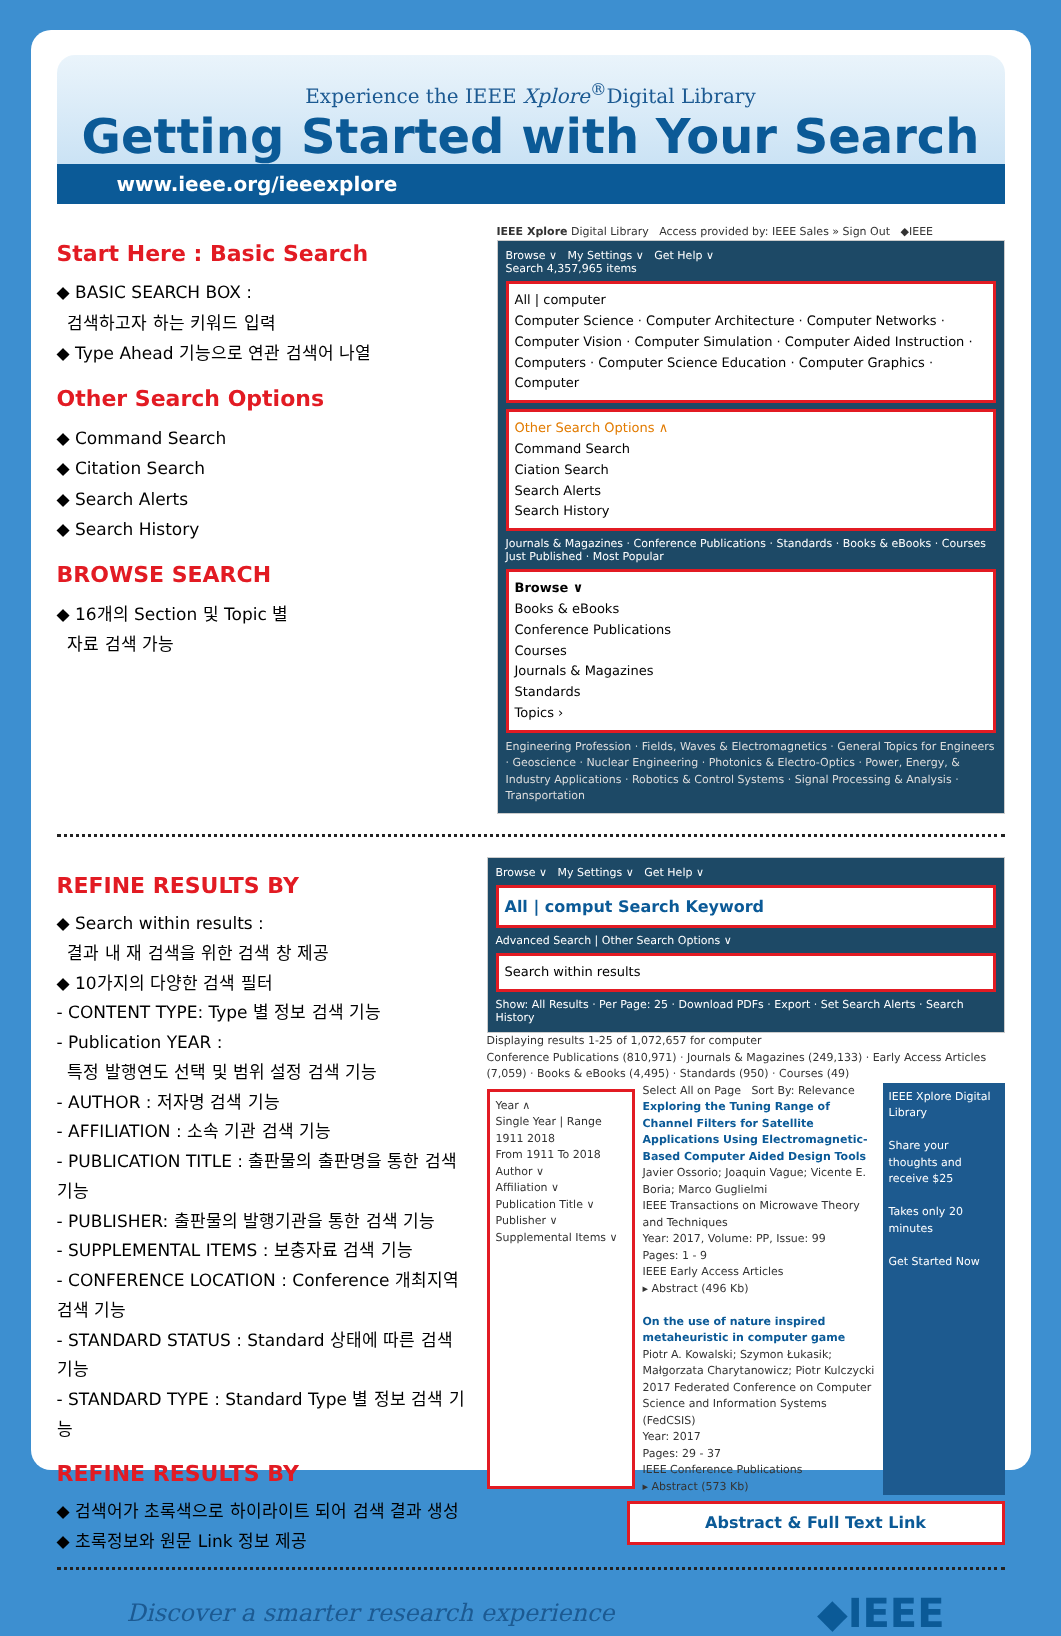Experience the IEEE Xplore<sup>®</sup>Digital Library
Getting Started with Your Search
www.ieee.org/ieeexplore
Start Here : Basic Search
◆ BASIC SEARCH BOX :
검색하고자 하는 키워드 입력
◆ Type Ahead 기능으로 연관 검색어 나열
Other Search Options
◆ Command Search
◆ Citation Search
◆ Search Alerts
◆ Search History
BROWSE SEARCH
◆ 16개의 Section 및 Topic 별
자료 검색 가능
IEEE Xplore Digital Library Access provided by: IEEE Sales » Sign Out ◆IEEE
Browse ∨ My Settings ∨ Get Help ∨
Search 4,357,965 items
All | computer
Computer Science · Computer Architecture · Computer Networks · Computer Vision · Computer Simulation · Computer Aided Instruction · Computers · Computer Science Education · Computer Graphics · Computer
Other Search Options ∧
Command Search
Ciation Search
Search Alerts
Search History
Journals & Magazines · Conference Publications · Standards · Books & eBooks · Courses
Just Published · Most Popular
Browse ∨
Books & eBooks
Conference Publications
Courses
Journals & Magazines
Standards
Topics ›
Engineering Profession · Fields, Waves & Electromagnetics · General Topics for Engineers · Geoscience · Nuclear Engineering · Photonics & Electro-Optics · Power, Energy, & Industry Applications · Robotics & Control Systems · Signal Processing & Analysis · Transportation
REFINE RESULTS BY
◆ Search within results :
결과 내 재 검색을 위한 검색 창 제공
◆ 10가지의 다양한 검색 필터
- CONTENT TYPE: Type 별 정보 검색 기능
- Publication YEAR :
특정 발행연도 선택 및 범위 설정 검색 기능
- AUTHOR : 저자명 검색 기능
- AFFILIATION : 소속 기관 검색 기능
- PUBLICATION TITLE : 출판물의 출판명을 통한 검색 기능
- PUBLISHER: 출판물의 발행기관을 통한 검색 기능
- SUPPLEMENTAL ITEMS : 보충자료 검색 기능
- CONFERENCE LOCATION : Conference 개최지역 검색 기능
- STANDARD STATUS : Standard 상태에 따른 검색 기능
- STANDARD TYPE : Standard Type 별 정보 검색 기능
REFINE RESULTS BY
◆ 검색어가 초록색으로 하이라이트 되어 검색 결과 생성
◆ 초록정보와 원문 Link 정보 제공
Browse ∨ My Settings ∨ Get Help ∨
All | comput Search Keyword
Advanced Search | Other Search Options ∨
Search within results
Show: All Results · Per Page: 25 · Download PDFs · Export · Set Search Alerts · Search History
Displaying results 1-25 of 1,072,657 for computer
Conference Publications (810,971) · Journals & Magazines (249,133) · Early Access Articles (7,059) · Books & eBooks (4,495) · Standards (950) · Courses (49)
Year ∧
Single Year | Range
1911 2018
From 1911 To 2018
Author ∨
Affiliation ∨
Publication Title ∨
Publisher ∨
Supplemental Items ∨
Select All on Page Sort By: Relevance
Exploring the Tuning Range of Channel Filters for Satellite Applications Using Electromagnetic-Based Computer Aided Design Tools
Javier Ossorio; Joaquin Vague; Vicente E. Boria; Marco Guglielmi
IEEE Transactions on Microwave Theory and Techniques
Year: 2017, Volume: PP, Issue: 99
Pages: 1 - 9
IEEE Early Access Articles
▸ Abstract (496 Kb)
On the use of nature inspired metaheuristic in computer game
Piotr A. Kowalski; Szymon Łukasik; Małgorzata Charytanowicz; Piotr Kulczycki
2017 Federated Conference on Computer Science and Information Systems (FedCSIS)
Year: 2017
Pages: 29 - 37
IEEE Conference Publications
▸ Abstract (573 Kb)
IEEE Xplore Digital Library
Share your thoughts and receive $25
Takes only 20 minutes
Get Started Now
Abstract & Full Text Link
Discover a smarter research experience ◆IEEE